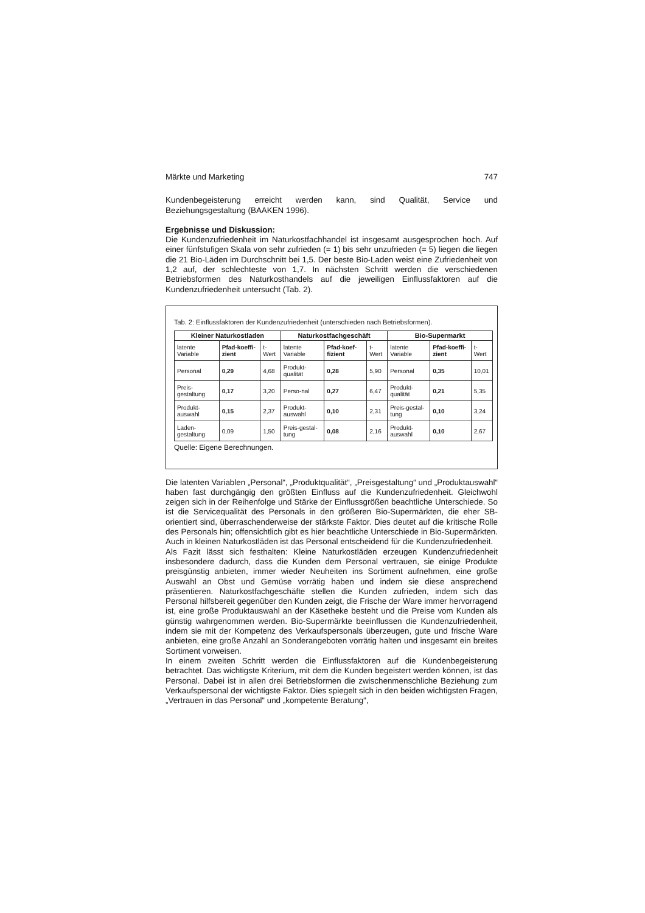Märkte und Marketing 747
Kundenbegeisterung erreicht werden kann, sind Qualität, Service und Beziehungsgestaltung (BAAKEN 1996).
Ergebnisse und Diskussion:
Die Kundenzufriedenheit im Naturkostfachhandel ist insgesamt ausgesprochen hoch. Auf einer fünfstufigen Skala von sehr zufrieden (= 1) bis sehr unzufrieden (= 5) liegen die liegen die 21 Bio-Läden im Durchschnitt bei 1,5. Der beste Bio-Laden weist eine Zufriedenheit von 1,2 auf, der schlechteste von 1,7. In nächsten Schritt werden die verschiedenen Betriebsformen des Naturkosthandels auf die jeweiligen Einflussfaktoren auf die Kundenzufriedenheit untersucht (Tab. 2).
Tab. 2: Einflussfaktoren der Kundenzufriedenheit (unterschieden nach Betriebsformen).
| Kleiner Naturkostladen | | | Naturkostfachgeschäft | | | Bio-Supermarkt | | |
| --- | --- | --- | --- | --- | --- | --- | --- | --- |
| latente Variable | Pfad-koeffi-zient | t-Wert | latente Variable | Pfad-koef-fizient | t-Wert | latente Variable | Pfad-koeffi-zient | t-Wert |
| Personal | 0,29 | 4,68 | Produkt-qualität | 0,28 | 5,90 | Personal | 0,35 | 10,01 |
| Preis-gestaltung | 0,17 | 3,20 | Perso-nal | 0,27 | 6,47 | Produkt-qualität | 0,21 | 5,35 |
| Produkt-auswahl | 0,15 | 2,37 | Produkt-auswahl | 0,10 | 2,31 | Preis-gestal-tung | 0,10 | 3,24 |
| Laden-gestaltung | 0,09 | 1,50 | Preis-gestal-tung | 0,08 | 2,16 | Produkt-auswahl | 0,10 | 2,67 |
Quelle: Eigene Berechnungen.
Die latenten Variablen „Personal“, „Produktqualität“, „Preisgestaltung“ und „Produktauswahl“ haben fast durchgängig den größten Einfluss auf die Kundenzufriedenheit. Gleichwohl zeigen sich in der Reihenfolge und Stärke der Einflussgrößen beachtliche Unterschiede. So ist die Servicequalität des Personals in den größeren Bio-Supermärkten, die eher SB-orientiert sind, überraschenderweise der stärkste Faktor. Dies deutet auf die kritische Rolle des Personals hin; offensichtlich gibt es hier beachtliche Unterschiede in Bio-Supermärkten. Auch in kleinen Naturkostläden ist das Personal entscheidend für die Kundenzufriedenheit.
Als Fazit lässt sich festhalten: Kleine Naturkostläden erzeugen Kundenzufriedenheit insbesondere dadurch, dass die Kunden dem Personal vertrauen, sie einige Produkte preisgünstig anbieten, immer wieder Neuheiten ins Sortiment aufnehmen, eine große Auswahl an Obst und Gemüse vorrätig haben und indem sie diese ansprechend präsentieren. Naturkostfachgeschäfte stellen die Kunden zufrieden, indem sich das Personal hilfsbereit gegenüber den Kunden zeigt, die Frische der Ware immer hervorragend ist, eine große Produktauswahl an der Käsetheke besteht und die Preise vom Kunden als günstig wahrgenommen werden. Bio-Supermärkte beeinflussen die Kundenzufriedenheit, indem sie mit der Kompetenz des Verkaufspersonals überzeugen, gute und frische Ware anbieten, eine große Anzahl an Sonderangeboten vorrätig halten und insgesamt ein breites Sortiment vorweisen.
In einem zweiten Schritt werden die Einflussfaktoren auf die Kundenbegeisterung betrachtet. Das wichtigste Kriterium, mit dem die Kunden begeistert werden können, ist das Personal. Dabei ist in allen drei Betriebsformen die zwischenmenschliche Beziehung zum Verkaufspersonal der wichtigste Faktor. Dies spiegelt sich in den beiden wichtigsten Fragen, „Vertrauen in das Personal“ und „kompetente Beratung“,